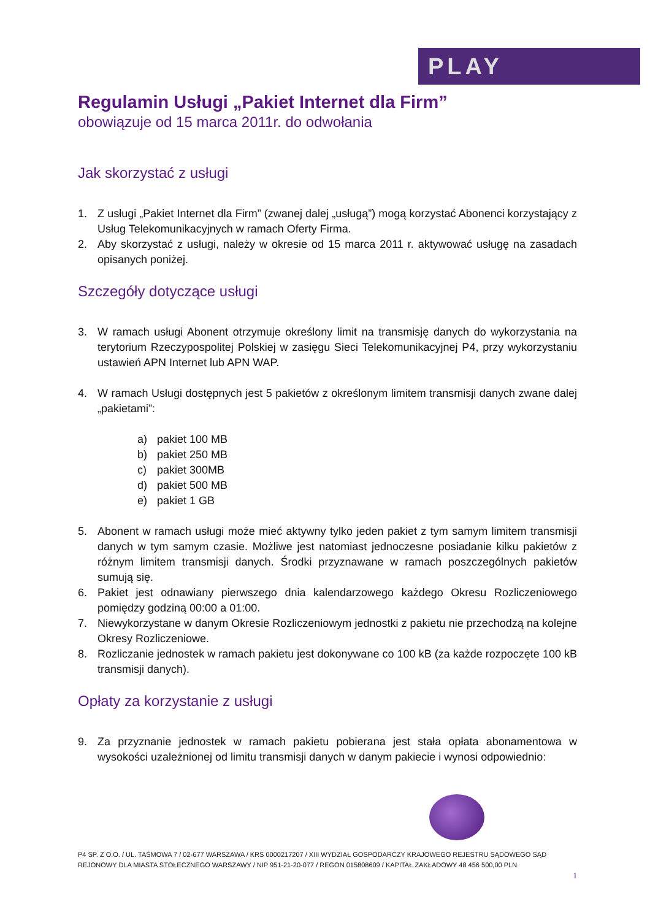PLAY
Regulamin Usługi „Pakiet Internet dla Firm”
obowiązuje od 15 marca 2011r. do odwołania
Jak skorzystać z usługi
1. Z usługi „Pakiet Internet dla Firm” (zwanej dalej „usługą”) mogą korzystać Abonenci korzystający z Usług Telekomunikacyjnych w ramach Oferty Firma.
2. Aby skorzystać z usługi, należy w okresie od 15 marca 2011 r. aktywować usługę na zasadach opisanych poniżej.
Szczegóły dotyczące usługi
3. W ramach usługi Abonent otrzymuje określony limit na transmisję danych do wykorzystania na terytorium Rzeczypospolitej Polskiej w zasięgu Sieci Telekomunikacyjnej P4, przy wykorzystaniu ustawień APN Internet lub APN WAP.
4. W ramach Usługi dostępnych jest 5 pakietów z określonym limitem transmisji danych zwane dalej „pakietami”:
a) pakiet 100 MB
b) pakiet 250 MB
c) pakiet 300MB
d) pakiet 500 MB
e) pakiet 1 GB
5. Abonent w ramach usługi może mieć aktywny tylko jeden pakiet z tym samym limitem transmisji danych w tym samym czasie. Możliwe jest natomiast jednoczesne posiadanie kilku pakietów z różnym limitem transmisji danych. Środki przyznawane w ramach poszczególnych pakietów sumują się.
6. Pakiet jest odnawiany pierwszego dnia kalendarzowego każdego Okresu Rozliczeniowego pomiędzy godziną 00:00 a 01:00.
7. Niewykorzystane w danym Okresie Rozliczeniowym jednostki z pakietu nie przechodzą na kolejne Okresy Rozliczeniowe.
8. Rozliczanie jednostek w ramach pakietu jest dokonywane co 100 kB (za każde rozpoczęte 100 kB transmisji danych).
Opłaty za korzystanie z usługi
9. Za przyznanie jednostek w ramach pakietu pobierana jest stała opłata abonamentowa w wysokości uzależnionej od limitu transmisji danych w danym pakiecie i wynosi odpowiednio:
P4 SP. Z O.O. / UL. TAŚMOWA 7 / 02-677 WARSZAWA / KRS 0000217207 / XIII WYDZIAŁ GOSPODARCZY KRAJOWEGO REJESTRU SĄDOWEGO SĄD REJONOWY DLA MIASTA STOŁECZNEGO WARSZAWY / NIP 951-21-20-077 / REGON 015808609 / KAPITAŁ ZAKŁADOWY 48 456 500,00 PLN
1